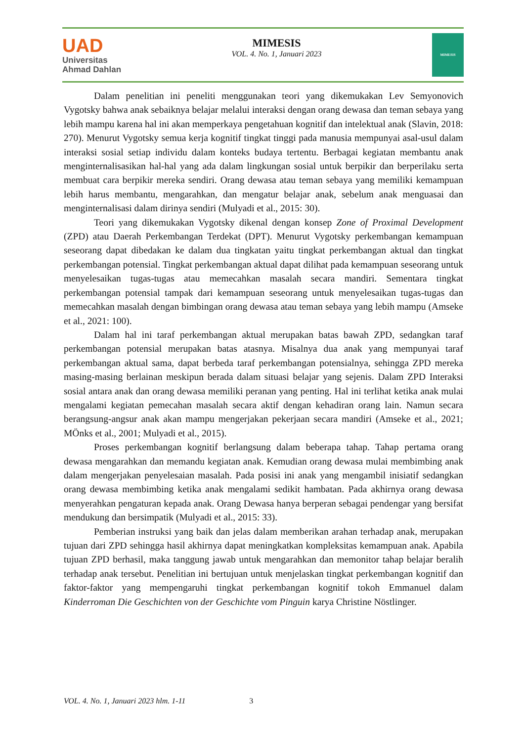UAD
Universitas
Ahmad Dahlan
MIMESIS
VOL. 4. No. 1, Januari 2023
MIMESIS
Dalam penelitian ini peneliti menggunakan teori yang dikemukakan Lev Semyonovich Vygotsky bahwa anak sebaiknya belajar melalui interaksi dengan orang dewasa dan teman sebaya yang lebih mampu karena hal ini akan memperkaya pengetahuan kognitif dan intelektual anak (Slavin, 2018: 270). Menurut Vygotsky semua kerja kognitif tingkat tinggi pada manusia mempunyai asal-usul dalam interaksi sosial setiap individu dalam konteks budaya tertentu. Berbagai kegiatan membantu anak menginternalisasikan hal-hal yang ada dalam lingkungan sosial untuk berpikir dan berperilaku serta membuat cara berpikir mereka sendiri. Orang dewasa atau teman sebaya yang memiliki kemampuan lebih harus membantu, mengarahkan, dan mengatur belajar anak, sebelum anak menguasai dan menginternalisasi dalam dirinya sendiri (Mulyadi et al., 2015: 30).
Teori yang dikemukakan Vygotsky dikenal dengan konsep Zone of Proximal Development (ZPD) atau Daerah Perkembangan Terdekat (DPT). Menurut Vygotsky perkembangan kemampuan seseorang dapat dibedakan ke dalam dua tingkatan yaitu tingkat perkembangan aktual dan tingkat perkembangan potensial. Tingkat perkembangan aktual dapat dilihat pada kemampuan seseorang untuk menyelesaikan tugas-tugas atau memecahkan masalah secara mandiri. Sementara tingkat perkembangan potensial tampak dari kemampuan seseorang untuk menyelesaikan tugas-tugas dan memecahkan masalah dengan bimbingan orang dewasa atau teman sebaya yang lebih mampu (Amseke et al., 2021: 100).
Dalam hal ini taraf perkembangan aktual merupakan batas bawah ZPD, sedangkan taraf perkembangan potensial merupakan batas atasnya. Misalnya dua anak yang mempunyai taraf perkembangan aktual sama, dapat berbeda taraf perkembangan potensialnya, sehingga ZPD mereka masing-masing berlainan meskipun berada dalam situasi belajar yang sejenis. Dalam ZPD Interaksi sosial antara anak dan orang dewasa memiliki peranan yang penting. Hal ini terlihat ketika anak mulai mengalami kegiatan pemecahan masalah secara aktif dengan kehadiran orang lain. Namun secara berangsung-angsur anak akan mampu mengerjakan pekerjaan secara mandiri (Amseke et al., 2021; MÖnks et al., 2001; Mulyadi et al., 2015).
Proses perkembangan kognitif berlangsung dalam beberapa tahap. Tahap pertama orang dewasa mengarahkan dan memandu kegiatan anak. Kemudian orang dewasa mulai membimbing anak dalam mengerjakan penyelesaian masalah. Pada posisi ini anak yang mengambil inisiatif sedangkan orang dewasa membimbing ketika anak mengalami sedikit hambatan. Pada akhirnya orang dewasa menyerahkan pengaturan kepada anak. Orang Dewasa hanya berperan sebagai pendengar yang bersifat mendukung dan bersimpatik (Mulyadi et al., 2015: 33).
Pemberian instruksi yang baik dan jelas dalam memberikan arahan terhadap anak, merupakan tujuan dari ZPD sehingga hasil akhirnya dapat meningkatkan kompleksitas kemampuan anak. Apabila tujuan ZPD berhasil, maka tanggung jawab untuk mengarahkan dan memonitor tahap belajar beralih terhadap anak tersebut. Penelitian ini bertujuan untuk menjelaskan tingkat perkembangan kognitif dan faktor-faktor yang mempengaruhi tingkat perkembangan kognitif tokoh Emmanuel dalam Kinderroman Die Geschichten von der Geschichte vom Pinguin karya Christine Nöstlinger.
VOL. 4. No. 1, Januari 2023 hlm. 1-11 3